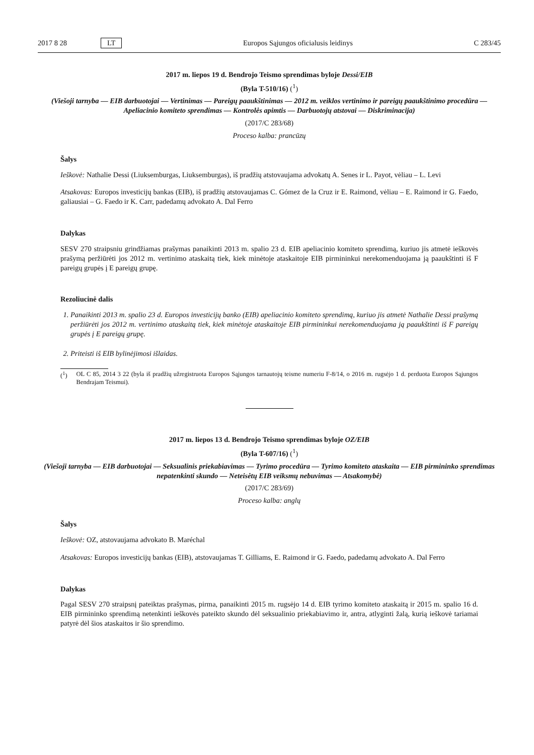2017 8 28 LT Europos Sąjungos oficialusis leidinys C 283/45
2017 m. liepos 19 d. Bendrojo Teismo sprendimas byloje Dessi/EIB
(Byla T-510/16) (<sup>1</sup>)
(Viešoji tarnyba — EIB darbuotojai — Vertinimas — Pareigų paaukštinimas — 2012 m. veiklos vertinimo ir pareigų paaukštinimo procedūra — Apeliacinio komiteto sprendimas — Kontrolės apimtis — Darbuotojų atstovai — Diskriminacija)
(2017/C 283/68)
Proceso kalba: prancūzų
Šalys
Ieškovė: Nathalie Dessi (Liuksemburgas, Liuksemburgas), iš pradžių atstovaujama advokatų A. Senes ir L. Payot, vėliau – L. Levi
Atsakovas: Europos investicijų bankas (EIB), iš pradžių atstovaujamas C. Gómez de la Cruz ir E. Raimond, vėliau – E. Raimond ir G. Faedo, galiausiai – G. Faedo ir K. Carr, padedamų advokato A. Dal Ferro
Dalykas
SESV 270 straipsniu grindžiamas prašymas panaikinti 2013 m. spalio 23 d. EIB apeliacinio komiteto sprendimą, kuriuo jis atmetė ieškovės prašymą peržiūrėti jos 2012 m. vertinimo ataskaitą tiek, kiek minėtoje ataskaitoje EIB pirmininkui nerekomenduojama ją paaukštinti iš F pareigų grupės į E pareigų grupę.
Rezoliucinė dalis
1. Panaikinti 2013 m. spalio 23 d. Europos investicijų banko (EIB) apeliacinio komiteto sprendimą, kuriuo jis atmetė Nathalie Dessi prašymą peržiūrėti jos 2012 m. vertinimo ataskaitą tiek, kiek minėtoje ataskaitoje EIB pirmininkui nerekomenduojama ją paaukštinti iš F pareigų grupės į E pareigų grupę.
2. Priteisti iš EIB bylinėjimosi išlaidas.
(<sup>1</sup>) OL C 85, 2014 3 22 (byla iš pradžių užregistruota Europos Sąjungos tarnautojų teisme numeriu F-8/14, o 2016 m. rugsėjo 1 d. perduota Europos Sąjungos Bendrajam Teismui).
2017 m. liepos 13 d. Bendrojo Teismo sprendimas byloje OZ/EIB
(Byla T-607/16) (<sup>1</sup>)
(Viešoji tarnyba — EIB darbuotojai — Seksualinis priekabiavimas — Tyrimo procedūra — Tyrimo komiteto ataskaita — EIB pirmininko sprendimas nepatenkinti skundo — Neteisėtų EIB veiksmų nebuvimas — Atsakomybė)
(2017/C 283/69)
Proceso kalba: anglų
Šalys
Ieškovė: OZ, atstovaujama advokato B. Maréchal
Atsakovas: Europos investicijų bankas (EIB), atstovaujamas T. Gilliams, E. Raimond ir G. Faedo, padedamų advokato A. Dal Ferro
Dalykas
Pagal SESV 270 straipsnį pateiktas prašymas, pirma, panaikinti 2015 m. rugsėjo 14 d. EIB tyrimo komiteto ataskaitą ir 2015 m. spalio 16 d. EIB pirmininko sprendimą netenkinti ieškovės pateikto skundo dėl seksualinio priekabiavimo ir, antra, atlyginti žalą, kurią ieškovė tariamai patyrė dėl šios ataskaitos ir šio sprendimo.